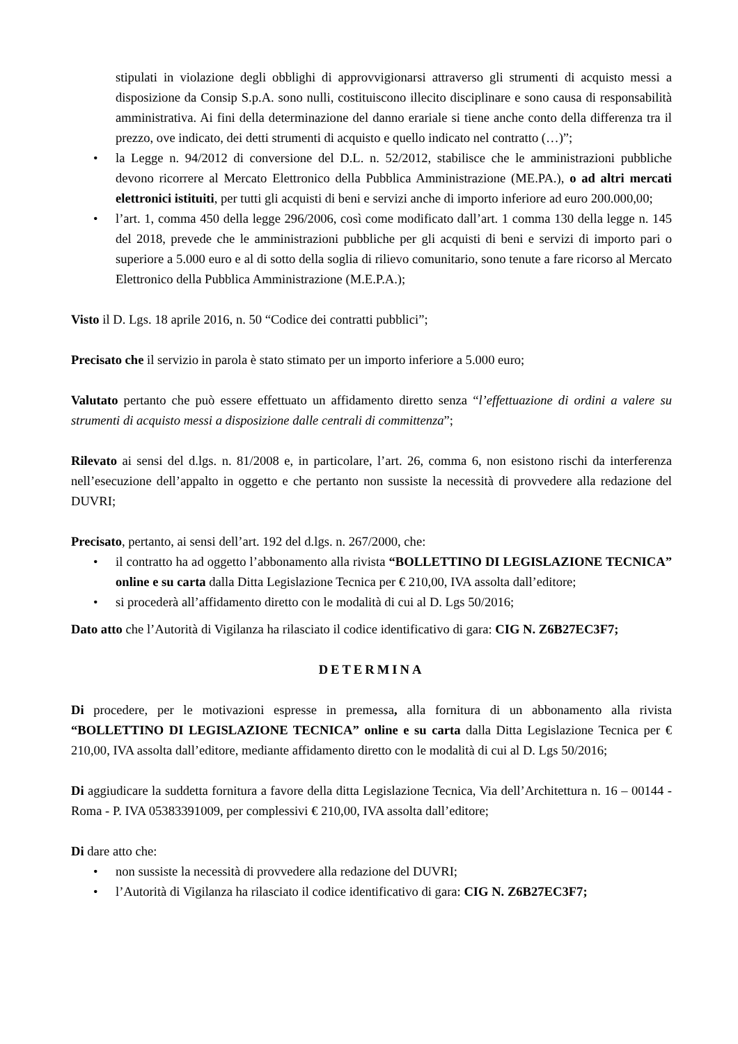stipulati in violazione degli obblighi di approvvigionarsi attraverso gli strumenti di acquisto messi a disposizione da Consip S.p.A. sono nulli, costituiscono illecito disciplinare e sono causa di responsabilità amministrativa. Ai fini della determinazione del danno erariale si tiene anche conto della differenza tra il prezzo, ove indicato, dei detti strumenti di acquisto e quello indicato nel contratto (…)”;
• la Legge n. 94/2012 di conversione del D.L. n. 52/2012, stabilisce che le amministrazioni pubbliche devono ricorrere al Mercato Elettronico della Pubblica Amministrazione (ME.PA.), o ad altri mercati elettronici istituiti, per tutti gli acquisti di beni e servizi anche di importo inferiore ad euro 200.000,00;
• l’art. 1, comma 450 della legge 296/2006, così come modificato dall’art. 1 comma 130 della legge n. 145 del 2018, prevede che le amministrazioni pubbliche per gli acquisti di beni e servizi di importo pari o superiore a 5.000 euro e al di sotto della soglia di rilievo comunitario, sono tenute a fare ricorso al Mercato Elettronico della Pubblica Amministrazione (M.E.P.A.);
Visto il D. Lgs. 18 aprile 2016, n. 50 “Codice dei contratti pubblici”;
Precisato che il servizio in parola è stato stimato per un importo inferiore a 5.000 euro;
Valutato pertanto che può essere effettuato un affidamento diretto senza “l’effettuazione di ordini a valere su strumenti di acquisto messi a disposizione dalle centrali di committenza”;
Rilevato ai sensi del d.lgs. n. 81/2008 e, in particolare, l’art. 26, comma 6, non esistono rischi da interferenza nell’esecuzione dell’appalto in oggetto e che pertanto non sussiste la necessità di provvedere alla redazione del DUVRI;
Precisato, pertanto, ai sensi dell’art. 192 del d.lgs. n. 267/2000, che:
• il contratto ha ad oggetto l’abbonamento alla rivista “BOLLETTINO DI LEGISLAZIONE TECNICA” online e su carta dalla Ditta Legislazione Tecnica per € 210,00, IVA assolta dall’editore;
• si procederà all’affidamento diretto con le modalità di cui al D. Lgs 50/2016;
Dato atto che l’Autorità di Vigilanza ha rilasciato il codice identificativo di gara: CIG N. Z6B27EC3F7;
DETERMINA
Di procedere, per le motivazioni espresse in premessa, alla fornitura di un abbonamento alla rivista “BOLLETTINO DI LEGISLAZIONE TECNICA” online e su carta dalla Ditta Legislazione Tecnica per € 210,00, IVA assolta dall’editore, mediante affidamento diretto con le modalità di cui al D. Lgs 50/2016;
Di aggiudicare la suddetta fornitura a favore della ditta Legislazione Tecnica, Via dell’Architettura n. 16 – 00144 - Roma - P. IVA 05383391009, per complessivi € 210,00, IVA assolta dall’editore;
Di dare atto che:
• non sussiste la necessità di provvedere alla redazione del DUVRI;
• l’Autorità di Vigilanza ha rilasciato il codice identificativo di gara: CIG N. Z6B27EC3F7;